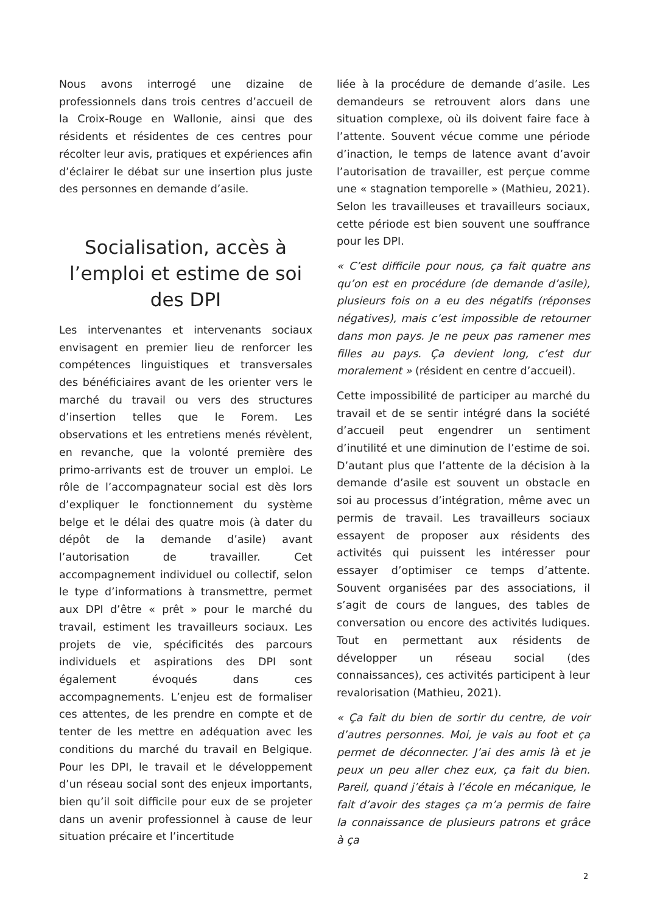Nous avons interrogé une dizaine de professionnels dans trois centres d’accueil de la Croix-Rouge en Wallonie, ainsi que des résidents et résidentes de ces centres pour récolter leur avis, pratiques et expériences afin d’éclairer le débat sur une insertion plus juste des personnes en demande d’asile.
Socialisation, accès à l’emploi et estime de soi des DPI
Les intervenantes et intervenants sociaux envisagent en premier lieu de renforcer les compétences linguistiques et transversales des bénéficiaires avant de les orienter vers le marché du travail ou vers des structures d’insertion telles que le Forem. Les observations et les entretiens menés révèlent, en revanche, que la volonté première des primo-arrivants est de trouver un emploi. Le rôle de l’accompagnateur social est dès lors d’expliquer le fonctionnement du système belge et le délai des quatre mois (à dater du dépôt de la demande d’asile) avant l’autorisation de travailler. Cet accompagnement individuel ou collectif, selon le type d’informations à transmettre, permet aux DPI d’être « prêt » pour le marché du travail, estiment les travailleurs sociaux. Les projets de vie, spécificités des parcours individuels et aspirations des DPI sont également évoqués dans ces accompagnements. L’enjeu est de formaliser ces attentes, de les prendre en compte et de tenter de les mettre en adéquation avec les conditions du marché du travail en Belgique. Pour les DPI, le travail et le développement d’un réseau social sont des enjeux importants, bien qu’il soit difficile pour eux de se projeter dans un avenir professionnel à cause de leur situation précaire et l’incertitude
liée à la procédure de demande d’asile. Les demandeurs se retrouvent alors dans une situation complexe, où ils doivent faire face à l’attente. Souvent vécue comme une période d’inaction, le temps de latence avant d’avoir l’autorisation de travailler, est perçue comme une « stagnation temporelle » (Mathieu, 2021). Selon les travailleuses et travailleurs sociaux, cette période est bien souvent une souffrance pour les DPI.
« C’est difficile pour nous, ça fait quatre ans qu’on est en procédure (de demande d’asile), plusieurs fois on a eu des négatifs (réponses négatives), mais c’est impossible de retourner dans mon pays. Je ne peux pas ramener mes filles au pays. Ça devient long, c’est dur moralement » (résident en centre d’accueil).
Cette impossibilité de participer au marché du travail et de se sentir intégré dans la société d’accueil peut engendrer un sentiment d’inutilité et une diminution de l’estime de soi. D’autant plus que l’attente de la décision à la demande d’asile est souvent un obstacle en soi au processus d’intégration, même avec un permis de travail. Les travailleurs sociaux essayent de proposer aux résidents des activités qui puissent les intéresser pour essayer d’optimiser ce temps d’attente. Souvent organisées par des associations, il s’agit de cours de langues, des tables de conversation ou encore des activités ludiques. Tout en permettant aux résidents de développer un réseau social (des connaissances), ces activités participent à leur revalorisation (Mathieu, 2021).
« Ça fait du bien de sortir du centre, de voir d’autres personnes. Moi, je vais au foot et ça permet de déconnecter. J’ai des amis là et je peux un peu aller chez eux, ça fait du bien. Pareil, quand j’étais à l’école en mécanique, le fait d’avoir des stages ça m’a permis de faire la connaissance de plusieurs patrons et grâce à ça
2